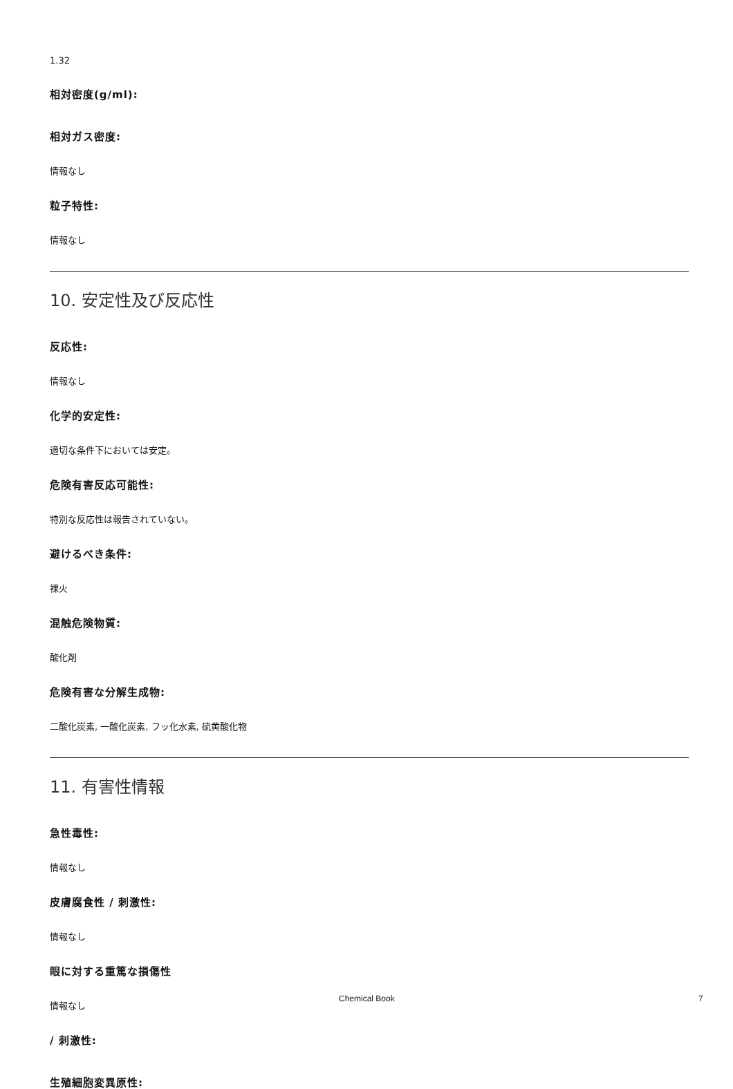1.32
相対密度(g/ml):
相対ガス密度:
情報なし
粒子特性:
情報なし
10. 安定性及び反応性
反応性:
情報なし
化学的安定性:
適切な条件下においては安定。
危険有害反応可能性:
特別な反応性は報告されていない。
避けるべき条件:
裸火
混触危険物質:
酸化剤
危険有害な分解生成物:
二酸化炭素, 一酸化炭素, フッ化水素, 硫黄酸化物
11. 有害性情報
急性毒性:
情報なし
皮膚腐食性 / 刺激性:
情報なし
眼に対する重篤な損傷性
情報なし
/ 刺激性:
生殖細胞変異原性:
Chemical Book 7